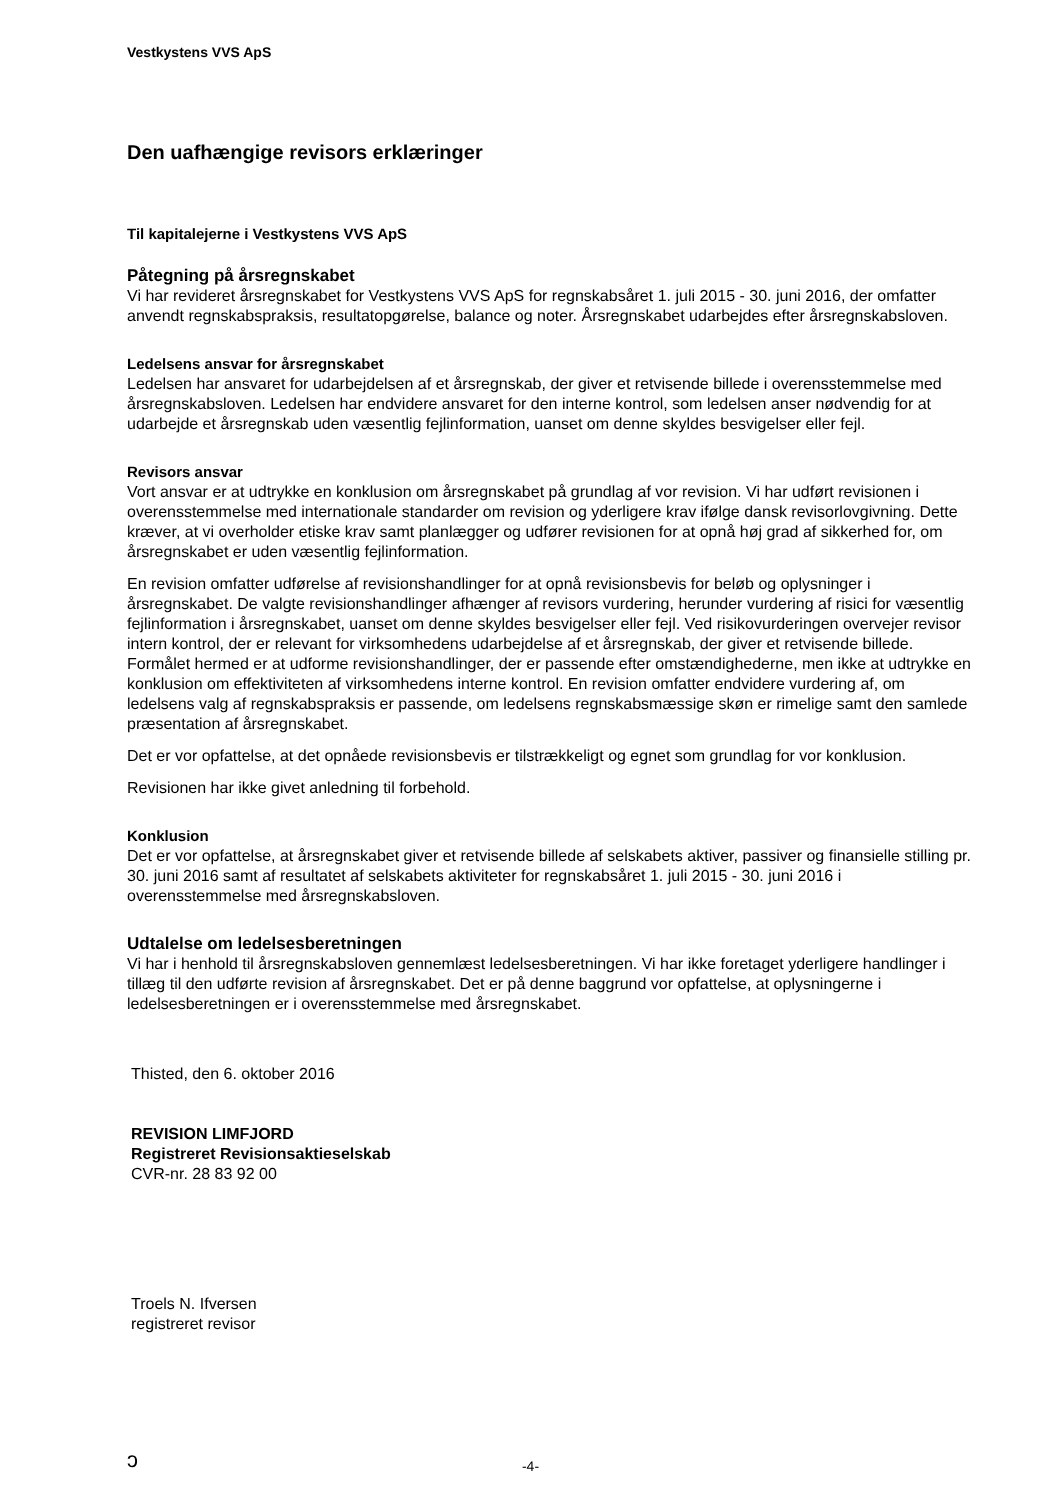Vestkystens VVS ApS
Den uafhængige revisors erklæringer
Til kapitalejerne i Vestkystens VVS ApS
Påtegning på årsregnskabet
Vi har revideret årsregnskabet for Vestkystens VVS ApS for regnskabsåret 1. juli 2015 - 30. juni 2016, der omfatter anvendt regnskabspraksis, resultatopgørelse, balance og noter. Årsregnskabet udarbejdes efter årsregnskabsloven.
Ledelsens ansvar for årsregnskabet
Ledelsen har ansvaret for udarbejdelsen af et årsregnskab, der giver et retvisende billede i overensstemmelse med årsregnskabsloven. Ledelsen har endvidere ansvaret for den interne kontrol, som ledelsen anser nødvendig for at udarbejde et årsregnskab uden væsentlig fejlinformation, uanset om denne skyldes besvigelser eller fejl.
Revisors ansvar
Vort ansvar er at udtrykke en konklusion om årsregnskabet på grundlag af vor revision. Vi har udført revisionen i overensstemmelse med internationale standarder om revision og yderligere krav ifølge dansk revisorlovgivning. Dette kræver, at vi overholder etiske krav samt planlægger og udfører revisionen for at opnå høj grad af sikkerhed for, om årsregnskabet er uden væsentlig fejlinformation.
En revision omfatter udførelse af revisionshandlinger for at opnå revisionsbevis for beløb og oplysninger i årsregnskabet. De valgte revisionshandlinger afhænger af revisors vurdering, herunder vurdering af risici for væsentlig fejlinformation i årsregnskabet, uanset om denne skyldes besvigelser eller fejl. Ved risikovurderingen overvejer revisor intern kontrol, der er relevant for virksomhedens udarbejdelse af et årsregnskab, der giver et retvisende billede. Formålet hermed er at udforme revisionshandlinger, der er passende efter omstændighederne, men ikke at udtrykke en konklusion om effektiviteten af virksomhedens interne kontrol. En revision omfatter endvidere vurdering af, om ledelsens valg af regnskabspraksis er passende, om ledelsens regnskabsmæssige skøn er rimelige samt den samlede præsentation af årsregnskabet.
Det er vor opfattelse, at det opnåede revisionsbevis er tilstrækkeligt og egnet som grundlag for vor konklusion.
Revisionen har ikke givet anledning til forbehold.
Konklusion
Det er vor opfattelse, at årsregnskabet giver et retvisende billede af selskabets aktiver, passiver og finansielle stilling pr. 30. juni 2016 samt af resultatet af selskabets aktiviteter for regnskabsåret 1. juli 2015 - 30. juni 2016 i overensstemmelse med årsregnskabsloven.
Udtalelse om ledelsesberetningen
Vi har i henhold til årsregnskabsloven gennemlæst ledelsesberetningen. Vi har ikke foretaget yderligere handlinger i tillæg til den udførte revision af årsregnskabet. Det er på denne baggrund vor opfattelse, at oplysningerne i ledelsesberetningen er i overensstemmelse med årsregnskabet.
Thisted, den 6. oktober 2016
REVISION LIMFJORD
Registreret Revisionsaktieselskab
CVR-nr. 28 83 92 00
Troels N. Ifversen
registreret revisor
ↄ
-4-